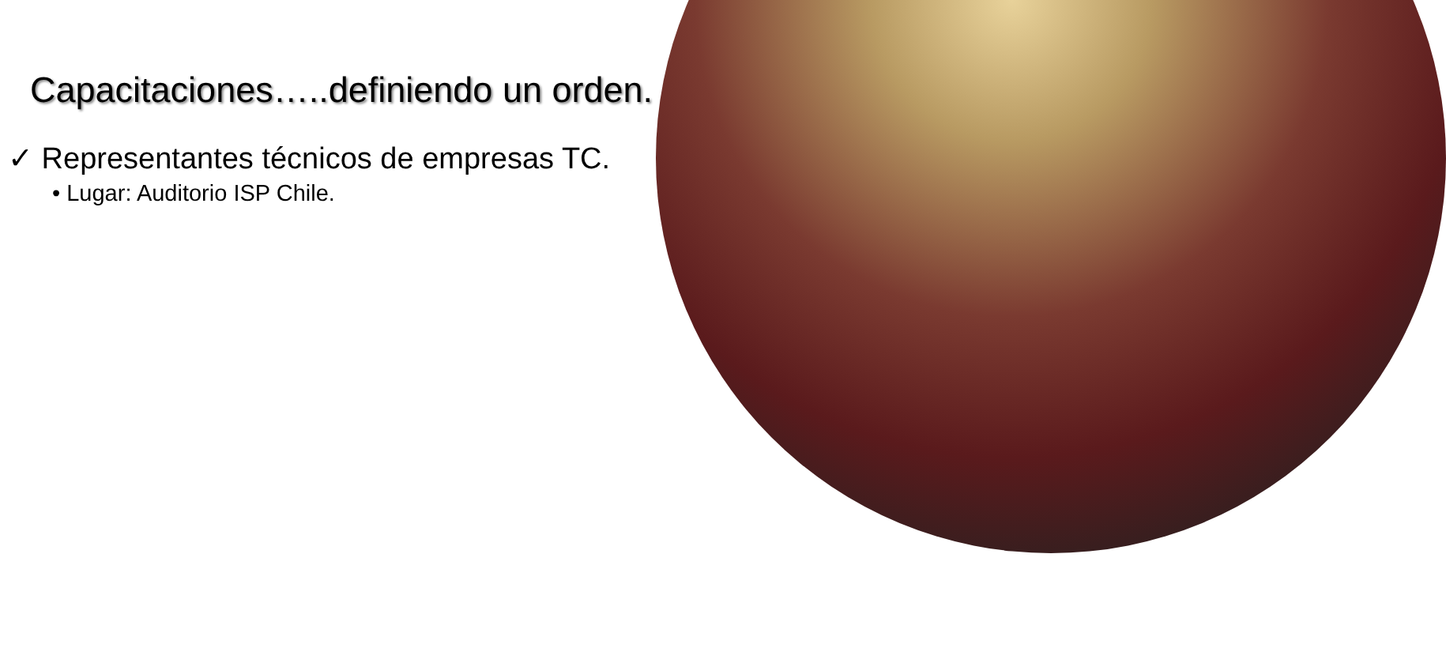Capacitaciones…..definiendo un orden.
✓ Representantes técnicos de empresas TC.
• Lugar: Auditorio ISP Chile.